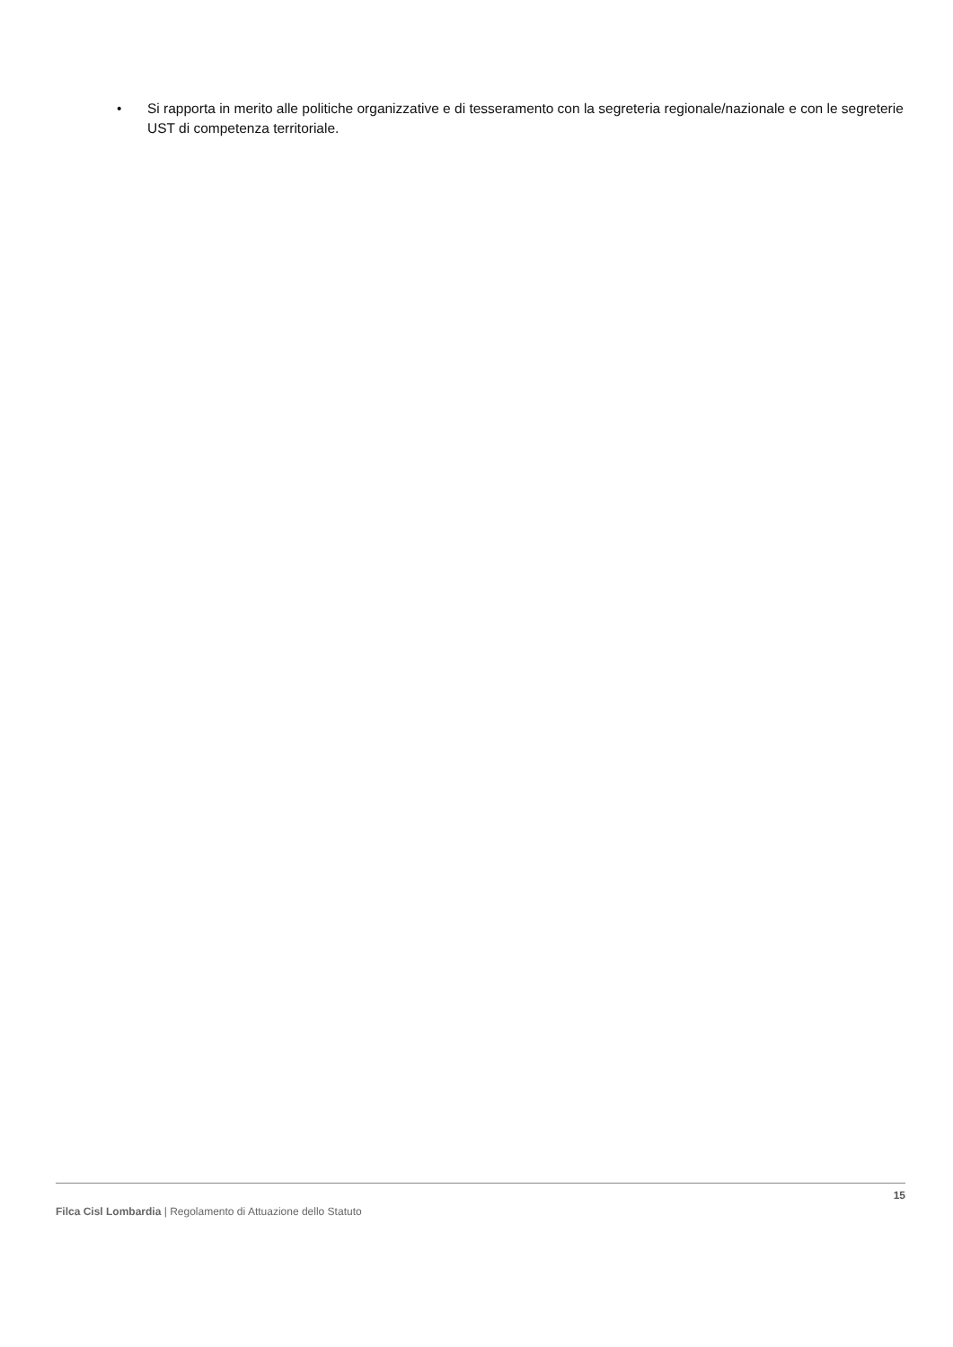• Si rapporta in merito alle politiche organizzative e di tesseramento con la segreteria regionale/nazionale e con le segreterie UST di competenza territoriale.
15
Filca Cisl Lombardia | Regolamento di Attuazione dello Statuto